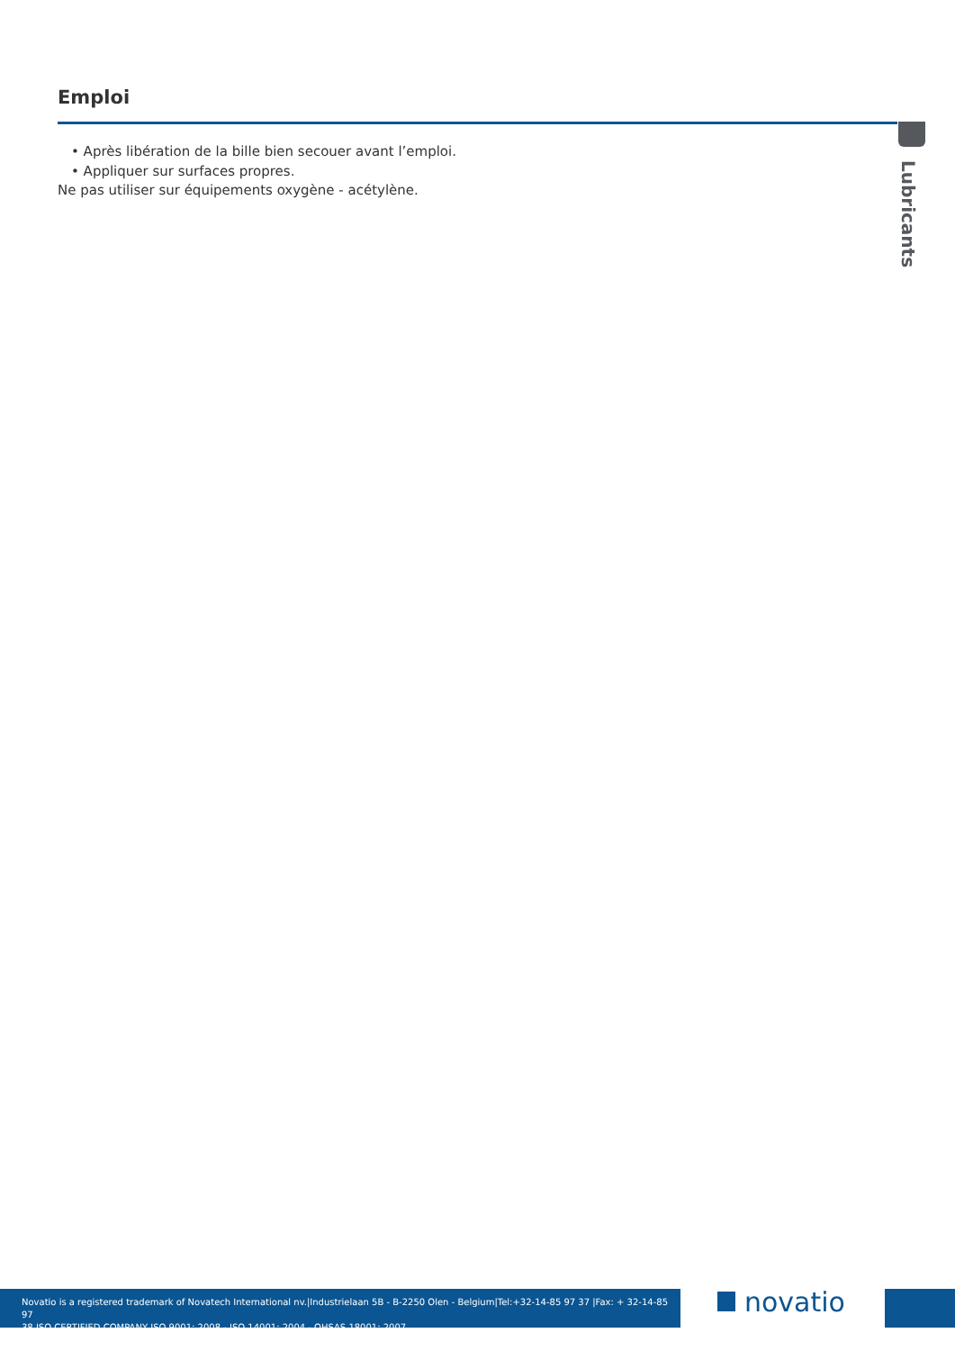Emploi
Lubricants
• Après libération de la bille bien secouer avant l’emploi.
• Appliquer sur surfaces propres.
Ne pas utiliser sur équipements oxygène - acétylène.
Novatio is a registered trademark of Novatech International nv.|Industrielaan 5B - B-2250 Olen - Belgium|Tel:+32-14-85 97 37 |Fax: + 32-14-85 97
38 ISO CERTIFIED COMPANY ISO 9001: 2008 - ISO 14001: 2004 - OHSAS 18001: 2007
novatio